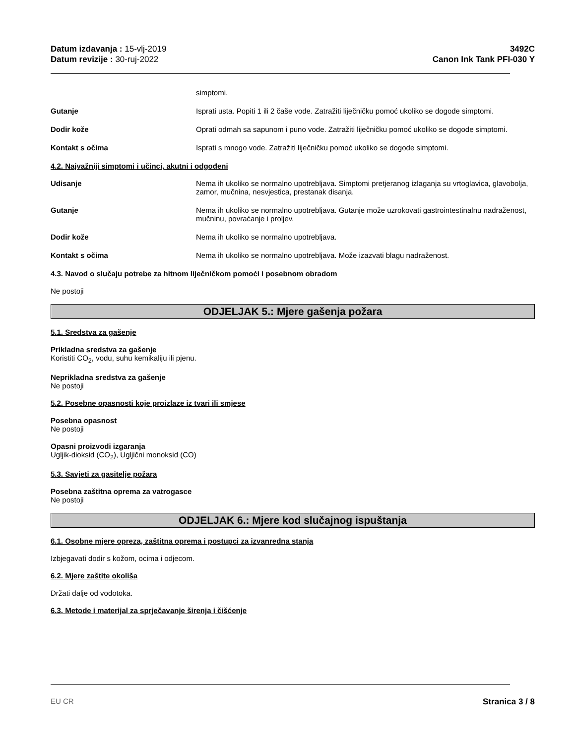Datum izdavanja : 15-vlj-2019
Datum revizije : 30-ruj-2022
3492C
Canon Ink Tank PFI-030 Y
simptomi.
Gutanje Isprati usta. Popiti 1 ili 2 čaše vode. Zatražiti liječničku pomoć ukoliko se dogode simptomi.
Dodir kože Oprati odmah sa sapunom i puno vode. Zatražiti liječničku pomoć ukoliko se dogode simptomi.
Kontakt s očima Isprati s mnogo vode. Zatražiti liječničku pomoć ukoliko se dogode simptomi.
4.2. Najvažniji simptomi i učinci, akutni i odgođeni
Udisanje Nema ih ukoliko se normalno upotrebljava. Simptomi pretjeranog izlaganja su vrtoglavica, glavobolja, zamor, mučnina, nesvjestica, prestanak disanja.
Gutanje Nema ih ukoliko se normalno upotrebljava. Gutanje može uzrokovati gastrointestinalnu nadraženost, mučninu, povraćanje i proljev.
Dodir kože Nema ih ukoliko se normalno upotrebljava.
Kontakt s očima Nema ih ukoliko se normalno upotrebljava. Može izazvati blagu nadraženost.
4.3. Navod o slučaju potrebe za hitnom liječničkom pomoći i posebnom obradom
Ne postoji
ODJELJAK 5.: Mjere gašenja požara
5.1. Sredstva za gašenje
Prikladna sredstva za gašenje
Koristiti CO<sub>2</sub>, vodu, suhu kemikaliju ili pjenu.
Neprikladna sredstva za gašenje
Ne postoji
5.2. Posebne opasnosti koje proizlaze iz tvari ili smjese
Posebna opasnost
Ne postoji
Opasni proizvodi izgaranja
Ugljik-dioksid (CO<sub>2</sub>), Ugljični monoksid (CO)
5.3. Savjeti za gasitelje požara
Posebna zaštitna oprema za vatrogasce
Ne postoji
ODJELJAK 6.: Mjere kod slučajnog ispuštanja
6.1. Osobne mjere opreza, zaštitna oprema i postupci za izvanredna stanja
Izbjegavati dodir s kožom, ocima i odjecom.
6.2. Mjere zaštite okoliša
Držati dalje od vodotoka.
6.3. Metode i materijal za sprječavanje širenja i čišćenje
EU CR Stranica 3 / 8